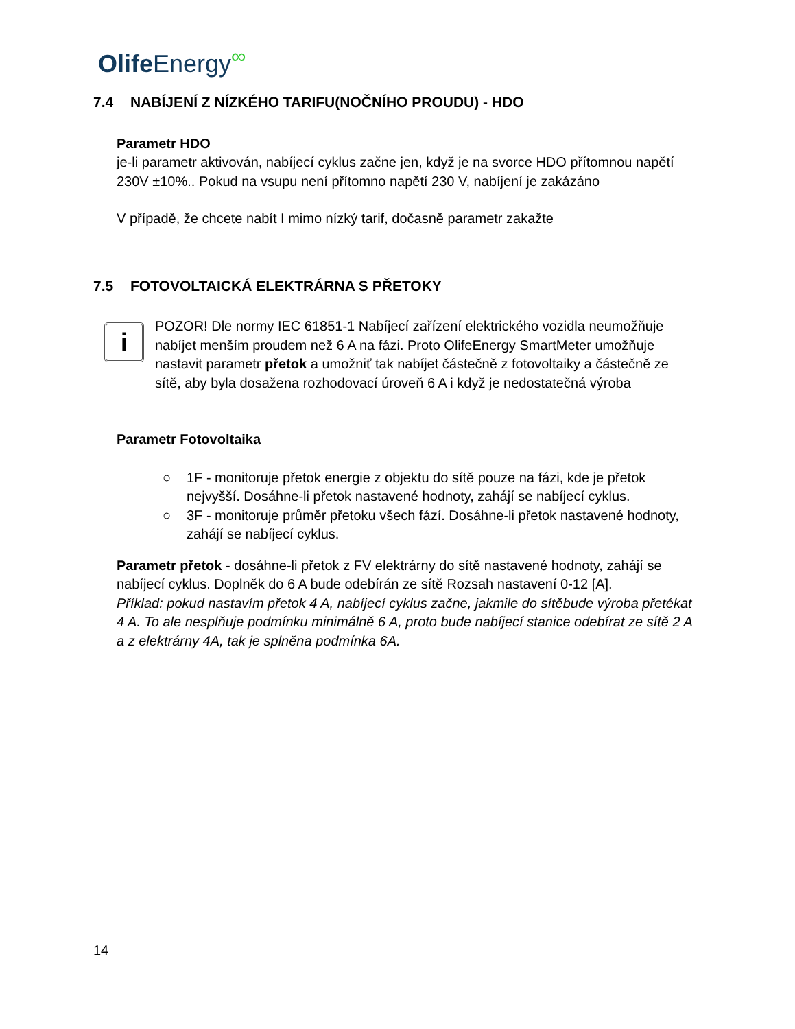Olife Energy<sup>∞</sup>
7.4 NABÍJENÍ Z NÍZKÉHO TARIFU(NOČNÍHO PROUDU) - HDO
Parametr HDO
je-li parametr aktivován, nabíjecí cyklus začne jen, když je na svorce HDO přítomnou napětí 230V ±10%.. Pokud na vsupu není přítomno napětí 230 V, nabíjení je zakázáno
V případě, že chcete nabít I mimo nízký tarif, dočasně parametr zakažte
7.5 FOTOVOLTAICKÁ ELEKTRÁRNA S PŘETOKY
i
POZOR! Dle normy IEC 61851-1 Nabíjecí zařízení elektrického vozidla neumožňuje nabíjet menším proudem než 6 A na fázi. Proto OlifeEnergy SmartMeter umožňuje nastavit parametr přetok a umožniť tak nabíjet částečně z fotovoltaiky a částečně ze sítě, aby byla dosažena rozhodovací úroveň 6 A i když je nedostatečná výroba
Parametr Fotovoltaika
○ 1F - monitoruje přetok energie z objektu do sítě pouze na fázi, kde je přetok nejvyšší. Dosáhne-li přetok nastavené hodnoty, zahájí se nabíjecí cyklus.
○ 3F - monitoruje průměr přetoku všech fází. Dosáhne-li přetok nastavené hodnoty, zahájí se nabíjecí cyklus.
Parametr přetok - dosáhne-li přetok z FV elektrárny do sítě nastavené hodnoty, zahájí se nabíjecí cyklus. Doplněk do 6 A bude odebírán ze sítě Rozsah nastavení 0-12 [A].
Příklad: pokud nastavím přetok 4 A, nabíjecí cyklus začne, jakmile do sítěbude výroba přetékat 4 A. To ale nesplňuje podmínku minimálně 6 A, proto bude nabíjecí stanice odebírat ze sítě 2 A a z elektrárny 4A, tak je splněna podmínka 6A.
14